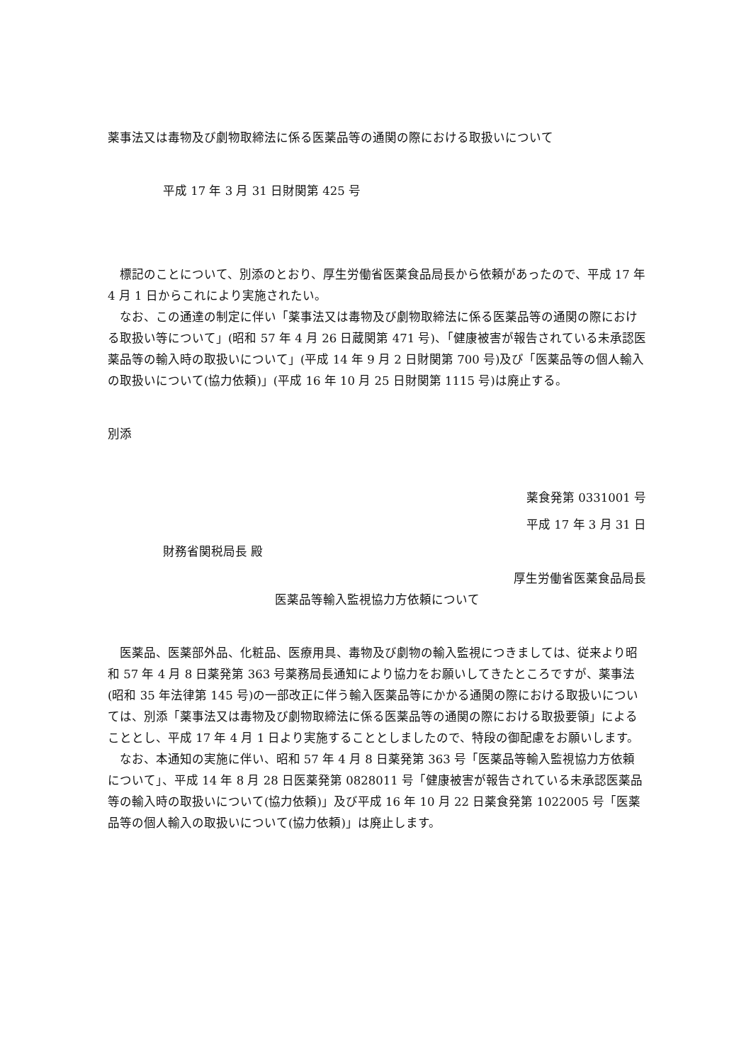薬事法又は毒物及び劇物取締法に係る医薬品等の通関の際における取扱いについて
平成 17 年 3 月 31 日財関第 425 号
標記のことについて、別添のとおり、厚生労働省医薬食品局長から依頼があったので、平成 17 年 4 月 1 日からこれにより実施されたい。
なお、この通達の制定に伴い「薬事法又は毒物及び劇物取締法に係る医薬品等の通関の際における取扱い等について」(昭和 57 年 4 月 26 日蔵関第 471 号)、「健康被害が報告されている未承認医薬品等の輸入時の取扱いについて」(平成 14 年 9 月 2 日財関第 700 号)及び「医薬品等の個人輸入の取扱いについて(協力依頼)」(平成 16 年 10 月 25 日財関第 1115 号)は廃止する。
別添
薬食発第 0331001 号
平成 17 年 3 月 31 日
財務省関税局長 殿
厚生労働省医薬食品局長
医薬品等輸入監視協力方依頼について
医薬品、医薬部外品、化粧品、医療用具、毒物及び劇物の輸入監視につきましては、従来より昭和 57 年 4 月 8 日薬発第 363 号薬務局長通知により協力をお願いしてきたところですが、薬事法(昭和 35 年法律第 145 号)の一部改正に伴う輸入医薬品等にかかる通関の際における取扱いについては、別添「薬事法又は毒物及び劇物取締法に係る医薬品等の通関の際における取扱要領」によることとし、平成 17 年 4 月 1 日より実施することとしましたので、特段の御配慮をお願いします。
なお、本通知の実施に伴い、昭和 57 年 4 月 8 日薬発第 363 号「医薬品等輸入監視協力方依頼について」、平成 14 年 8 月 28 日医薬発第 0828011 号「健康被害が報告されている未承認医薬品等の輸入時の取扱いについて(協力依頼)」及び平成 16 年 10 月 22 日薬食発第 1022005 号「医薬品等の個人輸入の取扱いについて(協力依頼)」は廃止します。